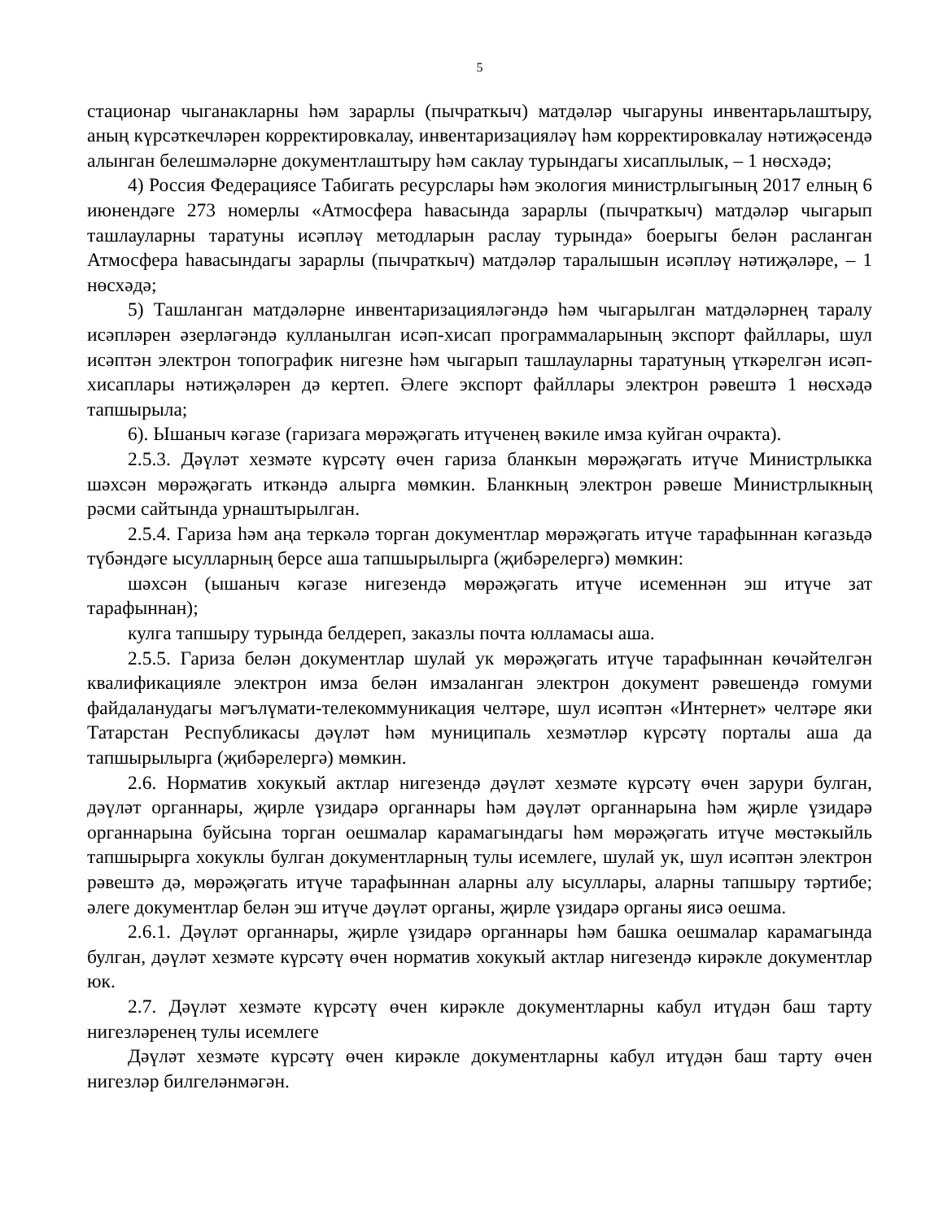5
стационар чыганакларны һәм зарарлы (пычраткыч) матдәләр чыгаруны инвентарьлаштыру, аның күрсәткечләрен корректировкалау, инвентаризацияләү һәм корректировкалау нәтиҗәсендә алынган белешмәләрне документлаштыру һәм саклау турындагы хисаплылык, – 1 нөсхәдә;
4) Россия Федерациясе Табигать ресурслары һәм экология министрлыгының 2017 елның 6 июнендәге 273 номерлы «Атмосфера һавасында зарарлы (пычраткыч) матдәләр чыгарып ташлауларны таратуны исәпләү методларын раслау турында» боерыгы белән расланган Атмосфера һавасындагы зарарлы (пычраткыч) матдәләр таралышын исәпләү нәтиҗәләре, – 1 нөсхәдә;
5) Ташланган матдәләрне инвентаризацияләгәндә һәм чыгарылган матдәләрнең таралу исәпләрен әзерләгәндә кулланылган исәп-хисап программаларының экспорт файллары, шул исәптән электрон топографик нигезне һәм чыгарып ташлауларны таратуның үткәрелгән исәп-хисаплары нәтиҗәләрен дә кертеп. Әлеге экспорт файллары электрон рәвештә 1 нөсхәдә тапшырыла;
6). Ышаныч кәгазе (гаризага мөрәҗәгать итүченең вәкиле имза куйган очракта).
2.5.3. Дәүләт хезмәте күрсәтү өчен гариза бланкын мөрәҗәгать итүче Министрлыкка шәхсән мөрәҗәгать иткәндә алырга мөмкин. Бланкның электрон рәвеше Министрлыкның рәсми сайтында урнаштырылган.
2.5.4. Гариза һәм аңа теркәлә торган документлар мөрәҗәгать итүче тарафыннан кәгазьдә түбәндәге ысулларның берсе аша тапшырылырга (җибәрелергә) мөмкин:
шәхсән (ышаныч кәгазе нигезендә мөрәҗәгать итүче исеменнән эш итүче зат тарафыннан);
кулга тапшыру турында белдереп, заказлы почта юлламасы аша.
2.5.5. Гариза белән документлар шулай ук мөрәҗәгать итүче тарафыннан көчәйтелгән квалификацияле электрон имза белән имзаланган электрон документ рәвешендә гомуми файдаланудагы мәгълүмати-телекоммуникация челтәре, шул исәптән «Интернет» челтәре яки Татарстан Республикасы дәүләт һәм муниципаль хезмәтләр күрсәтү порталы аша да тапшырылырга (җибәрелергә) мөмкин.
2.6. Норматив хокукый актлар нигезендә дәүләт хезмәте күрсәтү өчен зарури булган, дәүләт органнары, җирле үзидарә органнары һәм дәүләт органнарына һәм җирле үзидарә органнарына буйсына торган оешмалар карамагындагы һәм мөрәҗәгать итүче мөстәкыйль тапшырырга хокуклы булган документларның тулы исемлеге, шулай ук, шул исәптән электрон рәвештә дә, мөрәҗәгать итүче тарафыннан аларны алу ысуллары, аларны тапшыру тәртибе; әлеге документлар белән эш итүче дәүләт органы, җирле үзидарә органы яисә оешма.
2.6.1. Дәүләт органнары, җирле үзидарә органнары һәм башка оешмалар карамагында булган, дәүләт хезмәте күрсәтү өчен норматив хокукый актлар нигезендә кирәкле документлар юк.
2.7. Дәүләт хезмәте күрсәтү өчен кирәкле документларны кабул итүдән баш тарту нигезләренең тулы исемлеге
Дәүләт хезмәте күрсәтү өчен кирәкле документларны кабул итүдән баш тарту өчен нигезләр билгеләнмәгән.